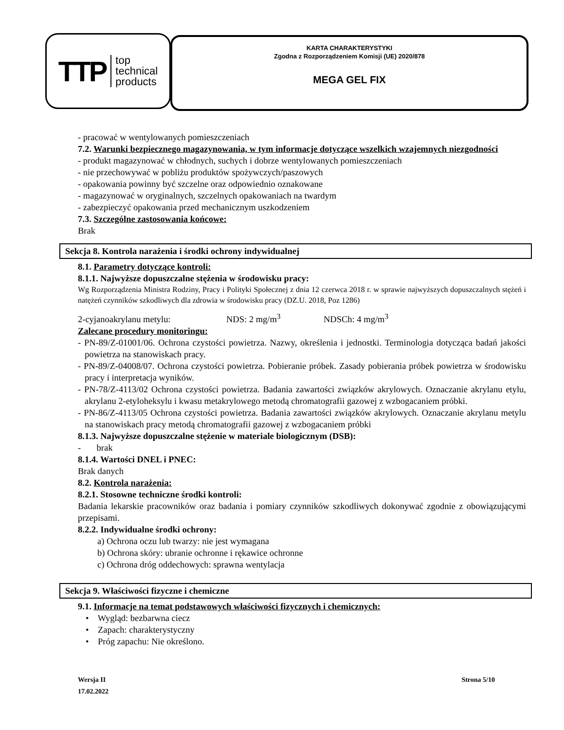TTP top
technical
products
KARTA CHARAKTERYSTYKI
Zgodna z Rozporządzeniem Komisji (UE) 2020/878
MEGA GEL FIX
- pracować w wentylowanych pomieszczeniach
7.2. Warunki bezpiecznego magazynowania, w tym informacje dotyczące wszelkich wzajemnych niezgodności
- produkt magazynować w chłodnych, suchych i dobrze wentylowanych pomieszczeniach
- nie przechowywać w pobliżu produktów spożywczych/paszowych
- opakowania powinny być szczelne oraz odpowiednio oznakowane
- magazynować w oryginalnych, szczelnych opakowaniach na twardym
- zabezpieczyć opakowania przed mechanicznym uszkodzeniem
7.3. Szczególne zastosowania końcowe:
Brak
Sekcja 8. Kontrola narażenia i środki ochrony indywidualnej
8.1. Parametry dotyczące kontroli:
8.1.1. Najwyższe dopuszczalne stężenia w środowisku pracy:
Wg Rozporządzenia Ministra Rodziny, Pracy i Polityki Społecznej z dnia 12 czerwca 2018 r. w sprawie najwyższych dopuszczalnych stężeń i natężeń czynników szkodliwych dla zdrowia w środowisku pracy (DZ.U. 2018, Poz 1286)
2-cyjanoakrylanu metylu: NDS: 2 mg/m<sup>3</sup> NDSCh: 4 mg/m<sup>3</sup>
Zalecane procedury monitoringu:
- PN-89/Z-01001/06. Ochrona czystości powietrza. Nazwy, określenia i jednostki. Terminologia dotycząca badań jakości powietrza na stanowiskach pracy.
- PN-89/Z-04008/07. Ochrona czystości powietrza. Pobieranie próbek. Zasady pobierania próbek powietrza w środowisku pracy i interpretacja wyników.
- PN-78/Z-4113/02 Ochrona czystości powietrza. Badania zawartości związków akrylowych. Oznaczanie akrylanu etylu, akrylanu 2-etyloheksylu i kwasu metakrylowego metodą chromatografii gazowej z wzbogacaniem próbki.
- PN-86/Z-4113/05 Ochrona czystości powietrza. Badania zawartości związków akrylowych. Oznaczanie akrylanu metylu na stanowiskach pracy metodą chromatografii gazowej z wzbogacaniem próbki
8.1.3. Najwyższe dopuszczalne stężenie w materiale biologicznym (DSB):
- brak
8.1.4. Wartości DNEL i PNEC:
Brak danych
8.2. Kontrola narażenia:
8.2.1. Stosowne techniczne środki kontroli:
Badania lekarskie pracowników oraz badania i pomiary czynników szkodliwych dokonywać zgodnie z obowiązującymi przepisami.
8.2.2. Indywidualne środki ochrony:
a) Ochrona oczu lub twarzy: nie jest wymagana
b) Ochrona skóry: ubranie ochronne i rękawice ochronne
c) Ochrona dróg oddechowych: sprawna wentylacja
Sekcja 9. Właściwości fizyczne i chemiczne
9.1. Informacje na temat podstawowych właściwości fizycznych i chemicznych:
• Wygląd: bezbarwna ciecz
• Zapach: charakterystyczny
• Próg zapachu: Nie określono.
Wersja II Strona 5/10
17.02.2022